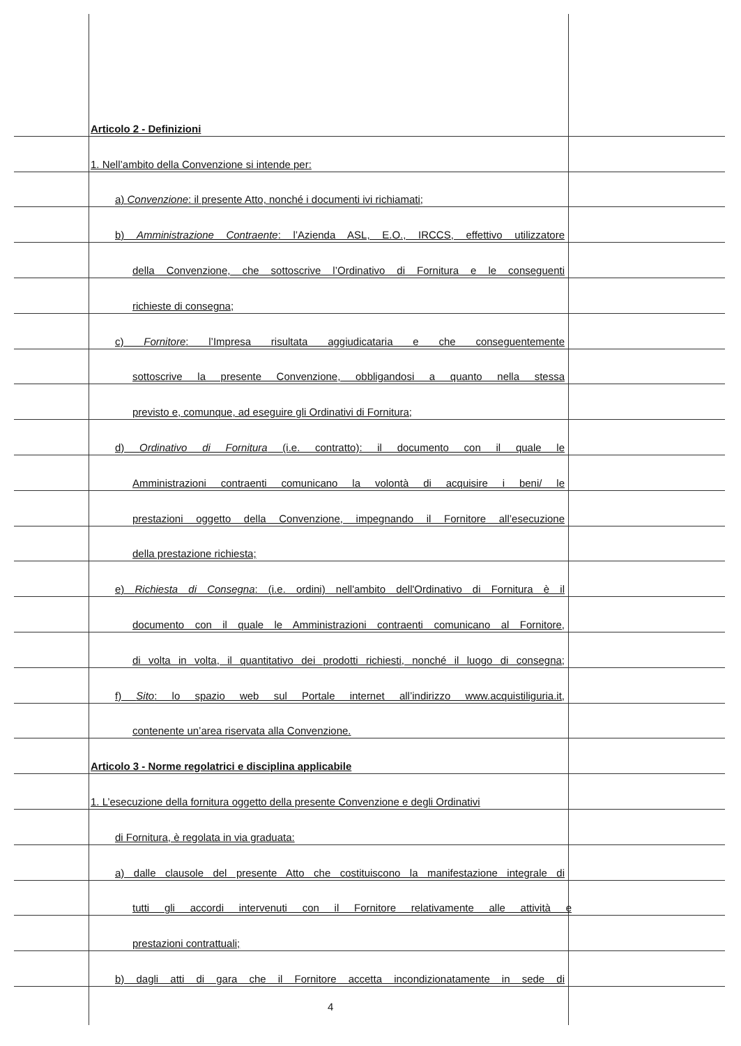Articolo 2 - Definizioni
1. Nell’ambito della Convenzione si intende per:
a) Convenzione: il presente Atto, nonché i documenti ivi richiamati;
b) Amministrazione Contraente: l’Azienda ASL, E.O., IRCCS, effettivo utilizzatore
della Convenzione, che sottoscrive l’Ordinativo di Fornitura e le conseguenti
richieste di consegna;
c) Fornitore: l’Impresa risultata aggiudicataria e che conseguentemente
sottoscrive la presente Convenzione, obbligandosi a quanto nella stessa
previsto e, comunque, ad eseguire gli Ordinativi di Fornitura;
d) Ordinativo di Fornitura (i.e. contratto): il documento con il quale le
Amministrazioni contraenti comunicano la volontà di acquisire i beni/ le
prestazioni oggetto della Convenzione, impegnando il Fornitore all’esecuzione
della prestazione richiesta;
e) Richiesta di Consegna: (i.e. ordini) nell'ambito dell'Ordinativo di Fornitura è il
documento con il quale le Amministrazioni contraenti comunicano al Fornitore,
di volta in volta, il quantitativo dei prodotti richiesti, nonché il luogo di consegna;
f) Sito: lo spazio web sul Portale internet all’indirizzo www.acquistiliguria.it,
contenente un’area riservata alla Convenzione.
Articolo 3 - Norme regolatrici e disciplina applicabile
1. L’esecuzione della fornitura oggetto della presente Convenzione e degli Ordinativi
di Fornitura, è regolata in via graduata:
a) dalle clausole del presente Atto che costituiscono la manifestazione integrale di
tutti gli accordi intervenuti con il Fornitore relativamente alle attività e
prestazioni contrattuali;
b) dagli atti di gara che il Fornitore accetta incondizionatamente in sede di
4